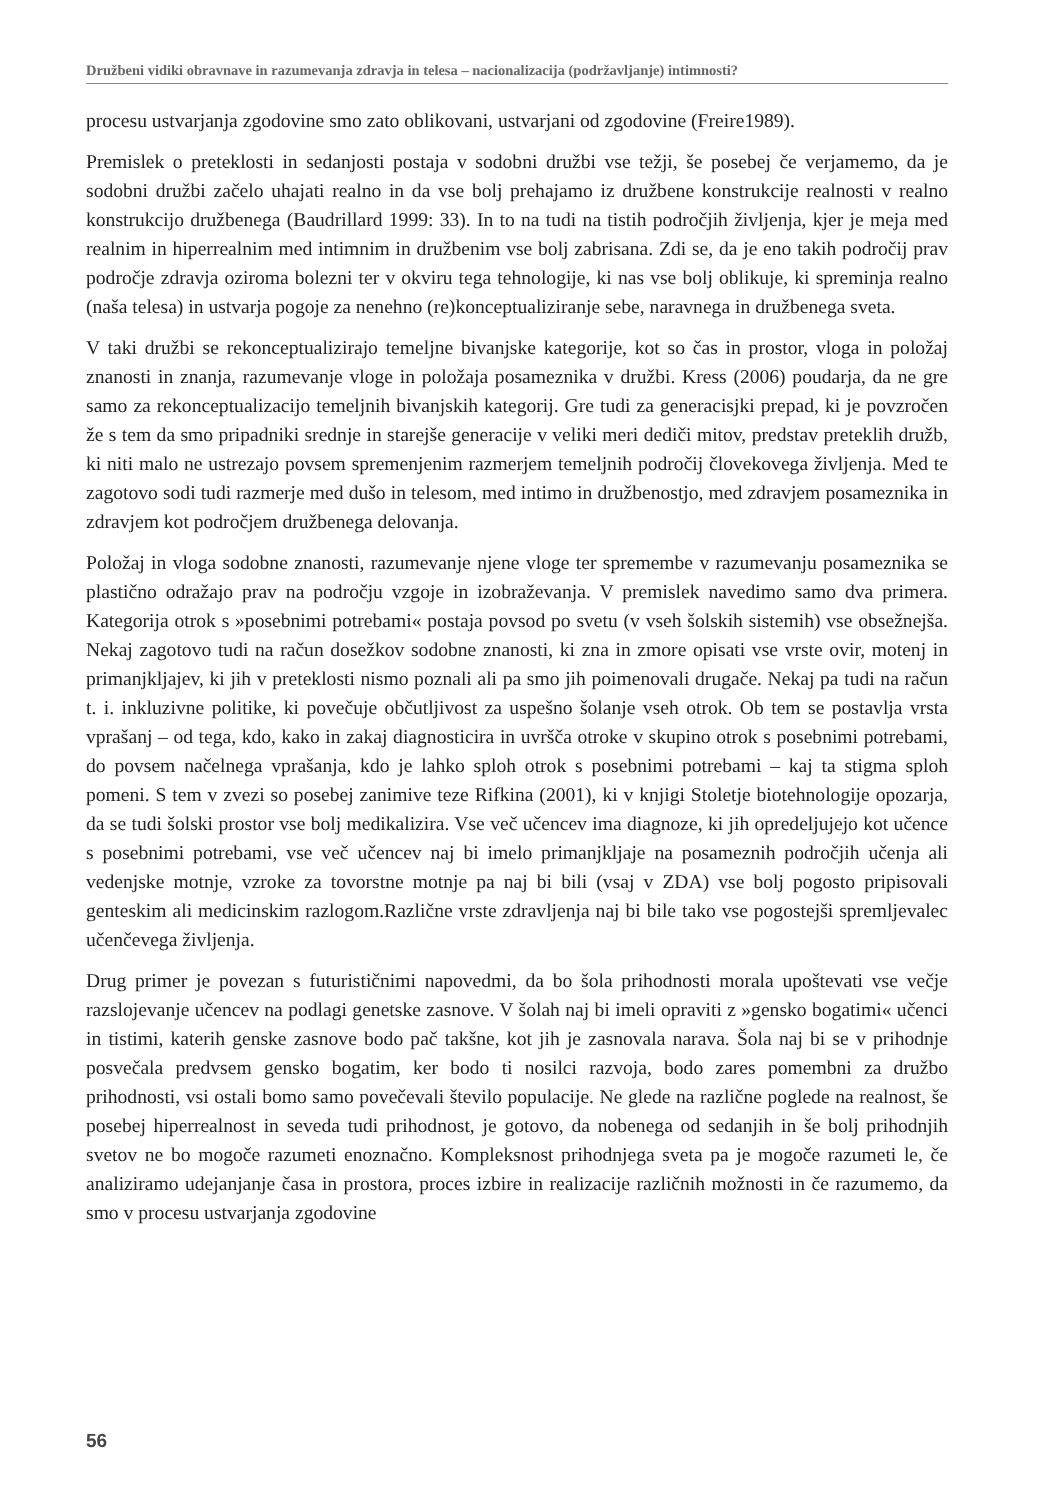Družbeni vidiki obravnave in razumevanja zdravja in telesa – nacionalizacija (podržavljanje) intimnosti?
procesu ustvarjanja zgodovine smo zato oblikovani, ustvarjani od zgodovine (Freire1989).
Premislek o preteklosti in sedanjosti postaja v sodobni družbi vse težji, še posebej če verjamemo, da je sodobni družbi začelo uhajati realno in da vse bolj prehajamo iz družbene konstrukcije realnosti v realno konstrukcijo družbenega (Baudrillard 1999: 33). In to na tudi na tistih področjih življenja, kjer je meja med realnim in hiperrealnim med intimnim in družbenim vse bolj zabrisana. Zdi se, da je eno takih področij prav področje zdravja oziroma bolezni ter v okviru tega tehnologije, ki nas vse bolj oblikuje, ki spreminja realno (naša telesa) in ustvarja pogoje za nenehno (re)konceptualiziranje sebe, naravnega in družbenega sveta.
V taki družbi se rekonceptualizirajo temeljne bivanjske kategorije, kot so čas in prostor, vloga in položaj znanosti in znanja, razumevanje vloge in položaja posameznika v družbi. Kress (2006) poudarja, da ne gre samo za rekonceptualizacijo temeljnih bivanjskih kategorij. Gre tudi za generacisjki prepad, ki je povzročen že s tem da smo pripadniki srednje in starejše generacije v veliki meri dediči mitov, predstav preteklih družb, ki niti malo ne ustrezajo povsem spremenjenim razmerjem temeljnih področij človekovega življenja. Med te zagotovo sodi tudi razmerje med dušo in telesom, med intimo in družbenostjo, med zdravjem posameznika in zdravjem kot področjem družbenega delovanja.
Položaj in vloga sodobne znanosti, razumevanje njene vloge ter spremembe v razumevanju posameznika se plastično odražajo prav na področju vzgoje in izobraževanja. V premislek navedimo samo dva primera. Kategorija otrok s »posebnimi potrebami« postaja povsod po svetu (v vseh šolskih sistemih) vse obsežnejša. Nekaj zagotovo tudi na račun dosežkov sodobne znanosti, ki zna in zmore opisati vse vrste ovir, motenj in primanjkljajev, ki jih v preteklosti nismo poznali ali pa smo jih poimenovali drugače. Nekaj pa tudi na račun t. i. inkluzivne politike, ki povečuje občutljivost za uspešno šolanje vseh otrok. Ob tem se postavlja vrsta vprašanj – od tega, kdo, kako in zakaj diagnosticira in uvršča otroke v skupino otrok s posebnimi potrebami, do povsem načelnega vprašanja, kdo je lahko sploh otrok s posebnimi potrebami – kaj ta stigma sploh pomeni. S tem v zvezi so posebej zanimive teze Rifkina (2001), ki v knjigi Stoletje biotehnologije opozarja, da se tudi šolski prostor vse bolj medikalizira. Vse več učencev ima diagnoze, ki jih opredeljujejo kot učence s posebnimi potrebami, vse več učencev naj bi imelo primanjkljaje na posameznih področjih učenja ali vedenjske motnje, vzroke za tovorstne motnje pa naj bi bili (vsaj v ZDA) vse bolj pogosto pripisovali genteskim ali medicinskim razlogom.Različne vrste zdravljenja naj bi bile tako vse pogostejši spremljevalec učenčevega življenja.
Drug primer je povezan s futurističnimi napovedmi, da bo šola prihodnosti morala upoštevati vse večje razslojevanje učencev na podlagi genetske zasnove. V šolah naj bi imeli opraviti z »gensko bogatimi« učenci in tistimi, katerih genske zasnove bodo pač takšne, kot jih je zasnovala narava. Šola naj bi se v prihodnje posvečala predvsem gensko bogatim, ker bodo ti nosilci razvoja, bodo zares pomembni za družbo prihodnosti, vsi ostali bomo samo povečevali število populacije. Ne glede na različne poglede na realnost, še posebej hiperrealnost in seveda tudi prihodnost, je gotovo, da nobenega od sedanjih in še bolj prihodnjih svetov ne bo mogoče razumeti enoznačno. Kompleksnost prihodnjega sveta pa je mogoče razumeti le, če analiziramo udejanjanje časa in prostora, proces izbire in realizacije različnih možnosti in če razumemo, da smo v procesu ustvarjanja zgodovine
56